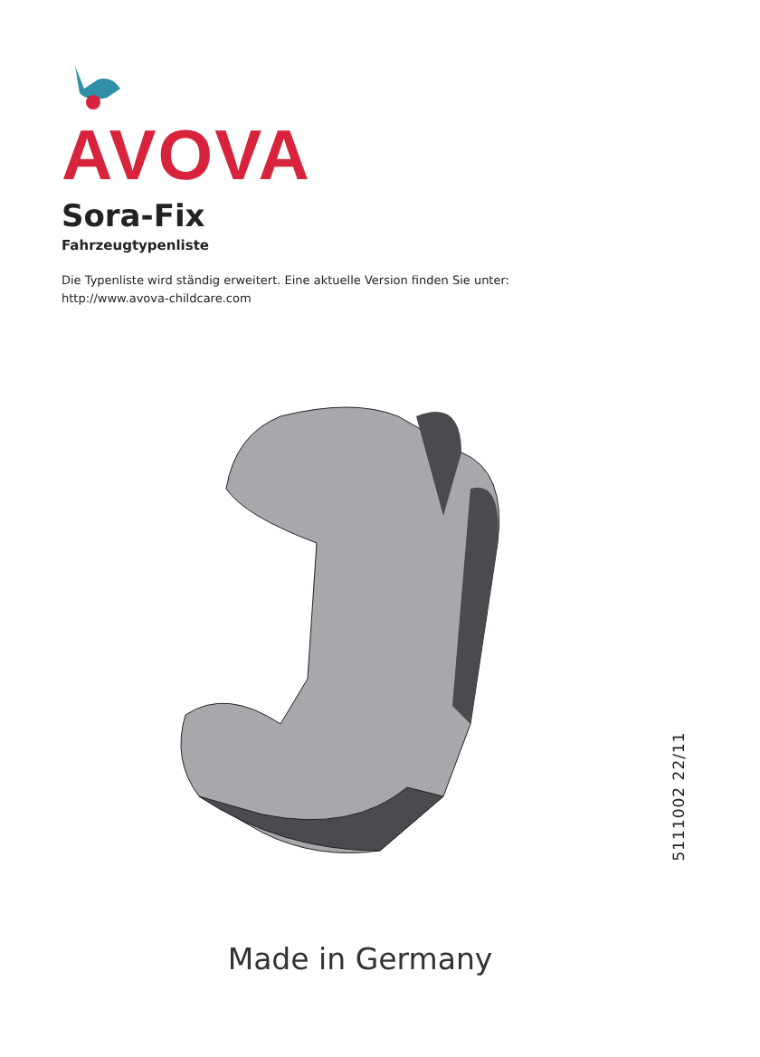AVOVA
Sora-Fix
Fahrzeugtypenliste
Die Typenliste wird ständig erweitert. Eine aktuelle Version finden Sie unter:
http://www.avova-childcare.com
5111002 22/11
Made in Germany